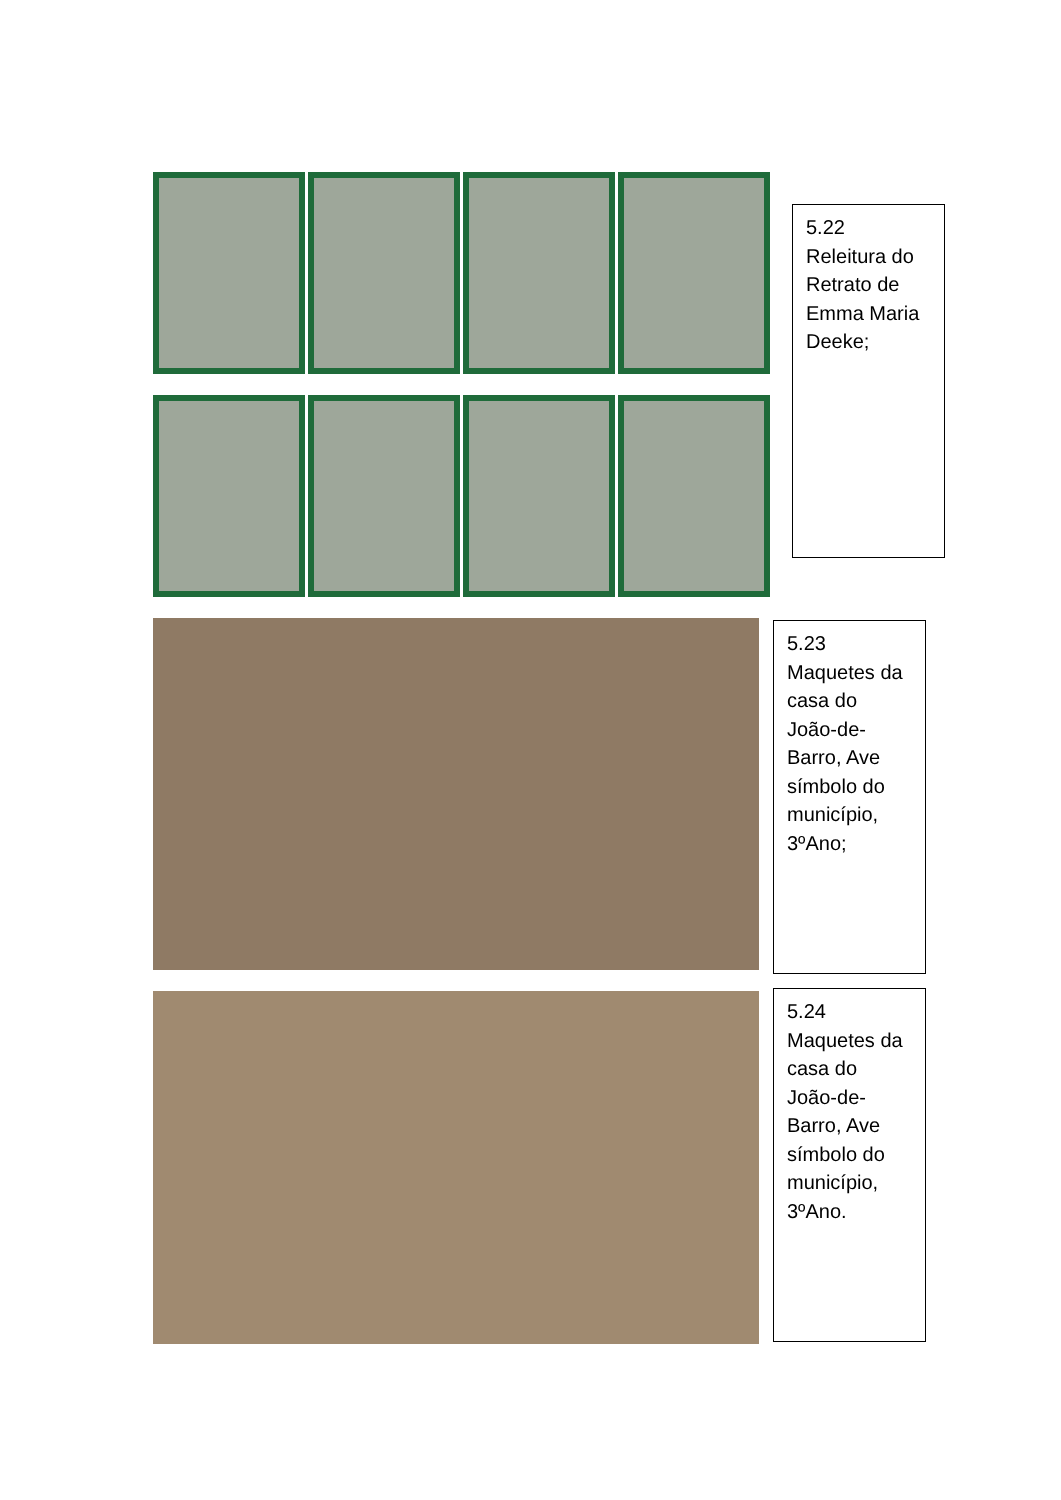5.22
Releitura do Retrato de Emma Maria Deeke;
5.23
Maquetes da casa do João-de-Barro, Ave símbolo do município, 3ºAno;
5.24
Maquetes da casa do João-de-Barro, Ave símbolo do município, 3ºAno.